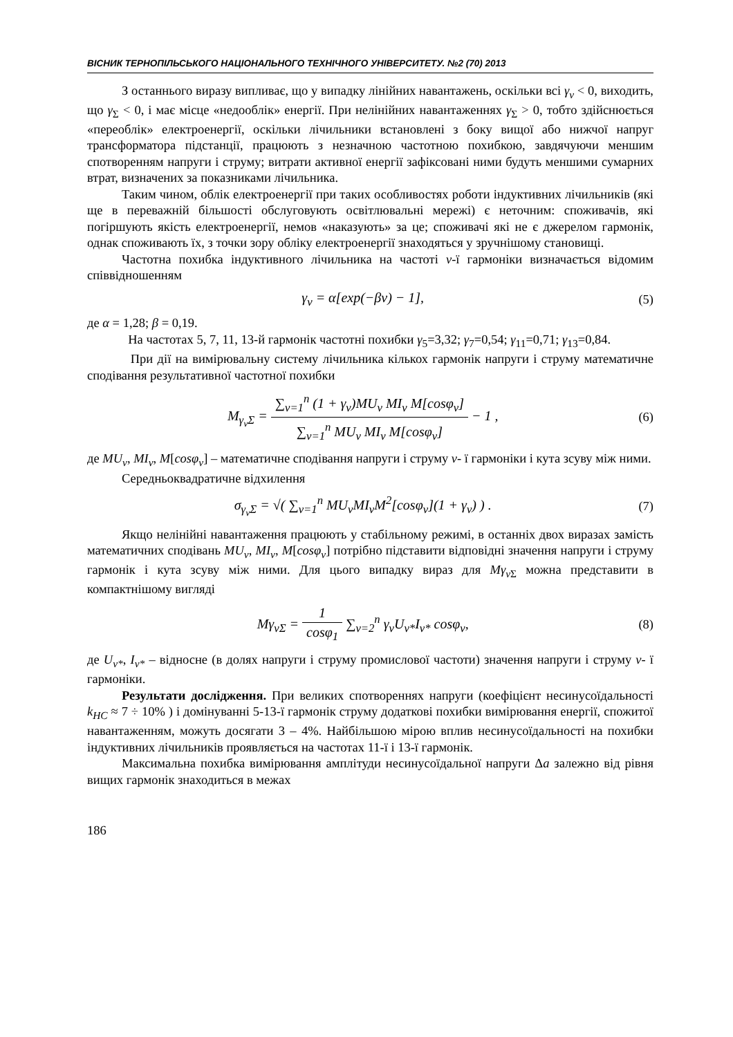ВІСНИК ТЕРНОПІЛЬСЬКОГО НАЦІОНАЛЬНОГО ТЕХНІЧНОГО УНІВЕРСИТЕТУ. №2 (70) 2013
З останнього виразу випливає, що у випадку лінійних навантажень, оскільки всі γ<sub>ν</sub> < 0, виходить, що γ<sub>Σ</sub> < 0, і має місце «недооблік» енергії. При нелінійних навантаженнях γ<sub>Σ</sub> > 0, тобто здійснюється «переоблік» електроенергії, оскільки лічильники встановлені з боку вищої або нижчої напруг трансформатора підстанції, працюють з незначною частотною похибкою, завдячуючи меншим спотворенням напруги і струму; витрати активної енергії зафіксовані ними будуть меншими сумарних втрат, визначених за показниками лічильника.
Таким чином, облік електроенергії при таких особливостях роботи індуктивних лічильників (які ще в переважній більшості обслуговують освітлювальні мережі) є неточним: споживачів, які погіршують якість електроенергії, немов «наказують» за це; споживачі які не є джерелом гармонік, однак споживають їх, з точки зору обліку електроенергії знаходяться у зручнішому становищі.
Частотна похибка індуктивного лічильника на частоті ν-ї гармоніки визначається відомим співвідношенням
γ<sub>ν</sub> = α[exp(−βν) − 1], (5)
де α = 1,28; β = 0,19.
На частотах 5, 7, 11, 13-й гармонік частотні похибки γ<sub>5</sub>=3,32; γ<sub>7</sub>=0,54; γ<sub>11</sub>=0,71; γ<sub>13</sub>=0,84.
При дії на вимірювальну систему лічильника кількох гармонік напруги і струму математичне сподівання результативної частотної похибки
M<sub>γ<sub>ν</sub>Σ</sub> = ∑<sub>ν=1</sub><sup>n</sup> (1 + γ<sub>ν</sub>)MU<sub>ν</sub> MI<sub>ν</sub> M[cosφ<sub>ν</sub>] ∑<sub>ν=1</sub><sup>n</sup> MU<sub>ν</sub> MI<sub>ν</sub> M[cosφ<sub>ν</sub>] − 1 ,
(6)
де MU<sub>ν</sub>, MI<sub>ν</sub>, M[cosφ<sub>ν</sub>] – математичне сподівання напруги і струму ν- ї гармоніки і кута зсуву між ними.
Середньоквадратичне відхилення
σ<sub>γ<sub>ν</sub>Σ</sub> = √( ∑<sub>ν=1</sub><sup>n</sup> MU<sub>ν</sub>MI<sub>ν</sub>M<sup>2</sup>[cosφ<sub>ν</sub>](1 + γ<sub>ν</sub>) ) .
(7)
Якщо нелінійні навантаження працюють у стабільному режимі, в останніх двох виразах замість математичних сподівань MU<sub>ν</sub>, MI<sub>ν</sub>, M[cosφ<sub>ν</sub>] потрібно підставити відповідні значення напруги і струму гармонік і кута зсуву між ними. Для цього випадку вираз для Mγ<sub>ν</sub><sub>Σ</sub> можна представити в компактнішому вигляді
Mγ<sub>ν</sub><sub>Σ</sub> = 1 cosφ<sub>1</sub> ∑<sub>ν=2</sub><sup>n</sup> γ<sub>ν</sub>U<sub>ν*</sub>I<sub>ν*</sub> cosφ<sub>ν</sub>,
(8)
де U<sub>ν*</sub>, I<sub>ν*</sub> – відносне (в долях напруги і струму промислової частоти) значення напруги і струму ν- ї гармоніки.
Результати дослідження. При великих спотвореннях напруги (коефіцієнт несинусоїдальності k<sub>НС</sub> ≈ 7 ÷ 10% ) і домінуванні 5-13-ї гармонік струму додаткові похибки вимірювання енергії, спожитої навантаженням, можуть досягати 3 – 4%. Найбільшою мірою вплив несинусоїдальності на похибки індуктивних лічильників проявляється на частотах 11-ї і 13-ї гармонік.
Максимальна похибка вимірювання амплітуди несинусоїдальної напруги Δa залежно від рівня вищих гармонік знаходиться в межах
186